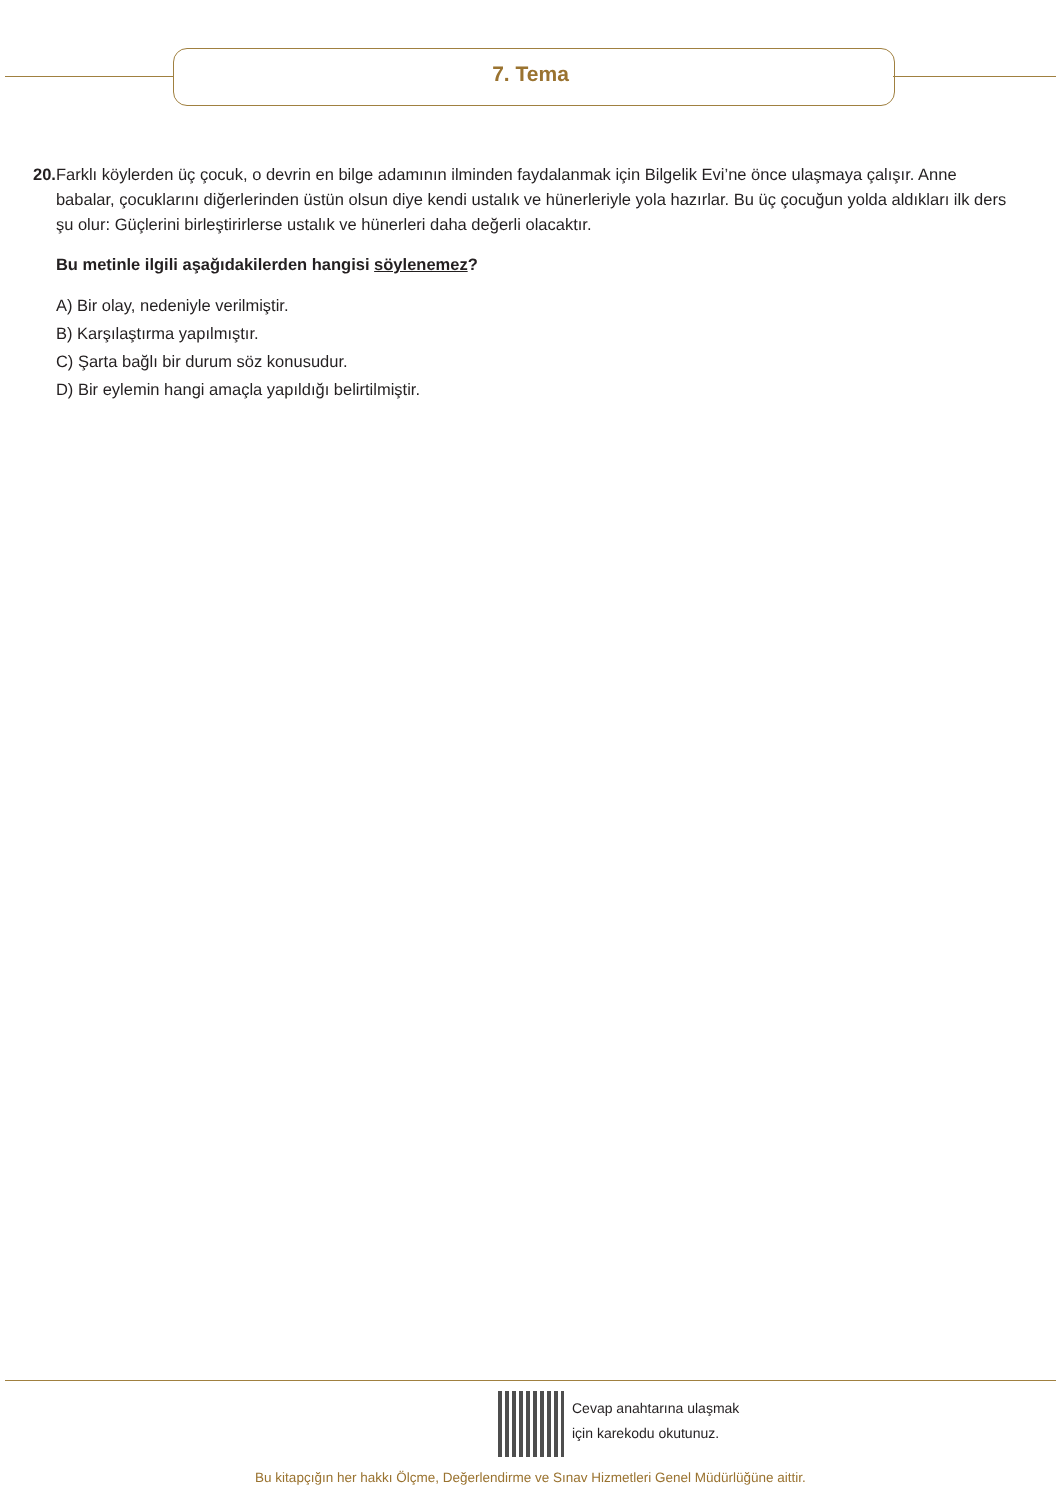7. Tema
20. Farklı köylerden üç çocuk, o devrin en bilge adamının ilminden faydalanmak için Bilgelik Evi’ne önce ulaşmaya çalışır. Anne babalar, çocuklarını diğerlerinden üstün olsun diye kendi ustalık ve hünerleriyle yola hazırlar. Bu üç çocuğun yolda aldıkları ilk ders şu olur: Güçlerini birleştirirlerse ustalık ve hünerleri daha değerli olacaktır.
Bu metinle ilgili aşağıdakilerden hangisi söylenemez?
A) Bir olay, nedeniyle verilmiştir.
B) Karşılaştırma yapılmıştır.
C) Şarta bağlı bir durum söz konusudur.
D) Bir eylemin hangi amaçla yapıldığı belirtilmiştir.
Cevap anahtarına ulaşmak
için karekodu okutunuz.
Bu kitapçığın her hakkı Ölçme, Değerlendirme ve Sınav Hizmetleri Genel Müdürlüğüne aittir.